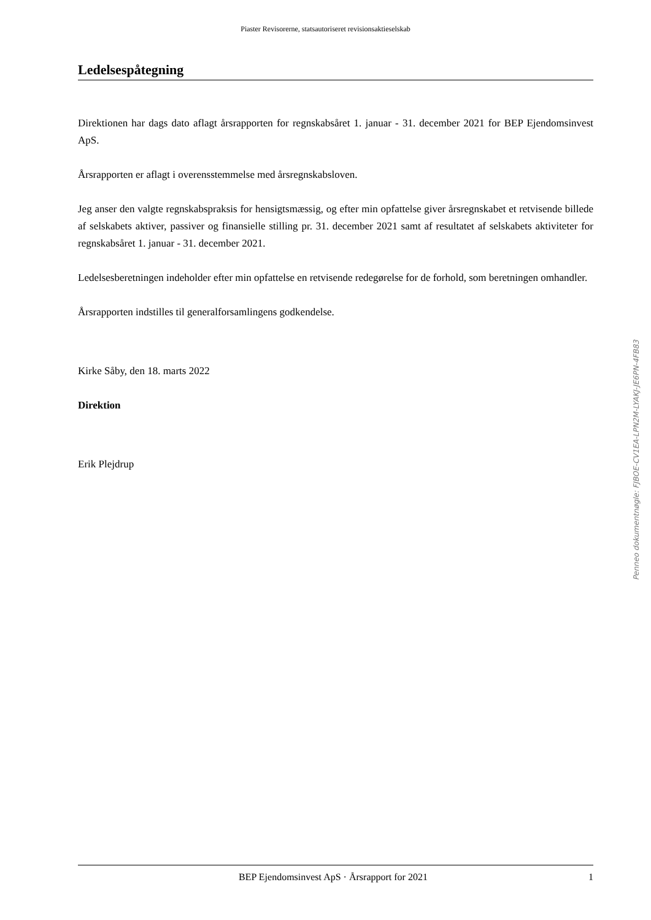Piaster Revisorerne, statsautoriseret revisionsaktieselskab
Ledelsespåtegning
Direktionen har dags dato aflagt årsrapporten for regnskabsåret 1. januar - 31. december 2021 for BEP Ejendomsinvest ApS.
Årsrapporten er aflagt i overensstemmelse med årsregnskabsloven.
Jeg anser den valgte regnskabspraksis for hensigtsmæssig, og efter min opfattelse giver årsregnskabet et retvisende billede af selskabets aktiver, passiver og finansielle stilling pr. 31. december 2021 samt af resultatet af selskabets aktiviteter for regnskabsåret 1. januar - 31. december 2021.
Ledelsesberetningen indeholder efter min opfattelse en retvisende redegørelse for de forhold, som beretningen omhandler.
Årsrapporten indstilles til generalforsamlingens godkendelse.
Kirke Såby, den 18. marts 2022
Direktion
Erik Plejdrup
Penneo dokumentnøgle: FJBOE-CV1EA-LPN2M-LYAKJ-JE6PN-4FB83
BEP Ejendomsinvest ApS · Årsrapport for 2021 1